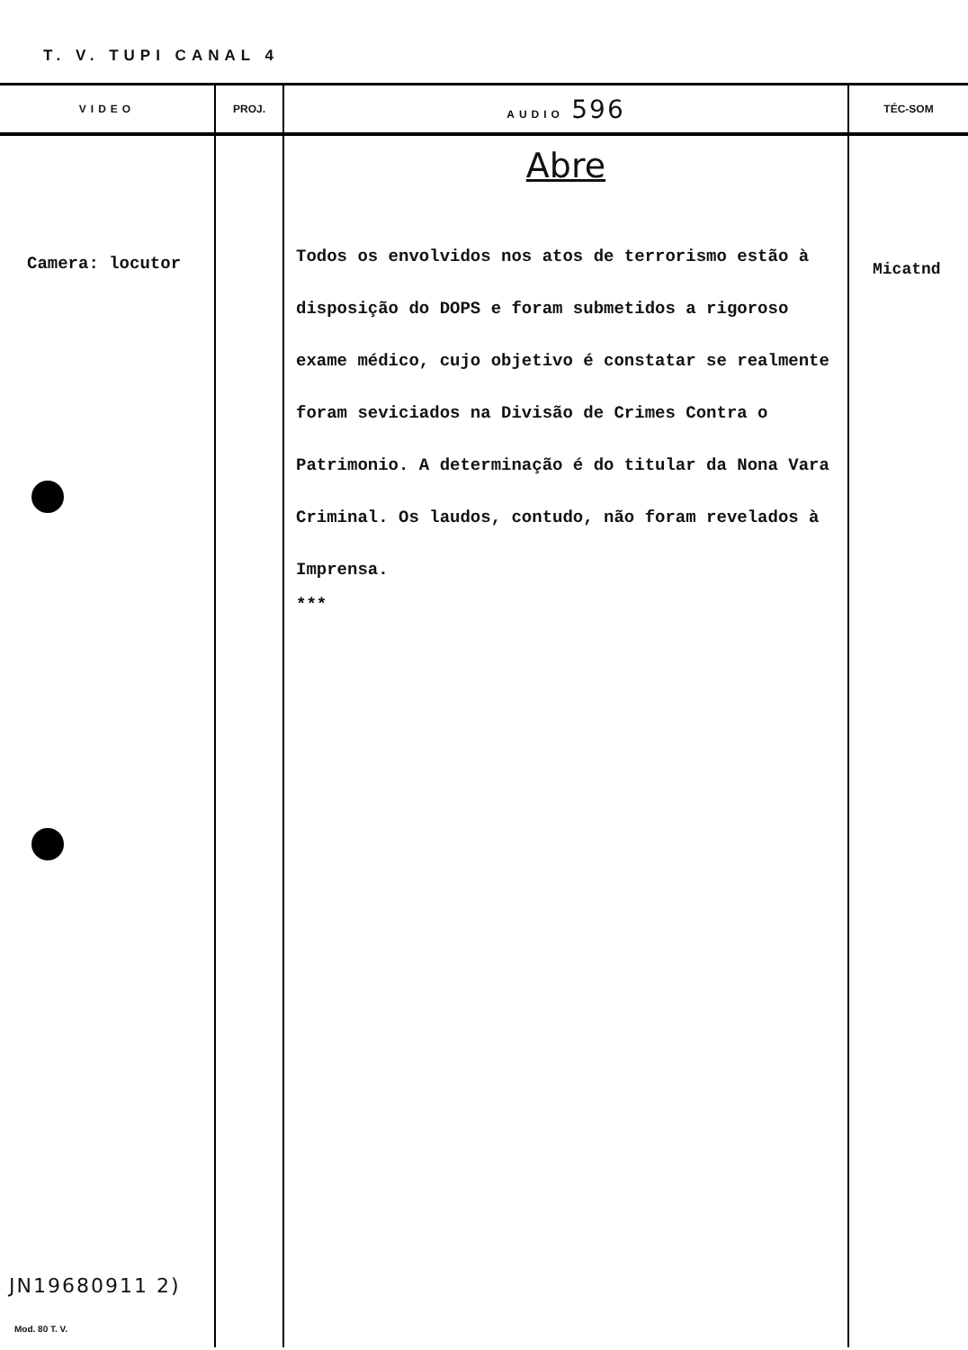T. V. TUPI CANAL 4
| VIDEO | PROJ. | AUDIO 596 | TÉC-SOM |
| --- | --- | --- | --- |
| Camera: locutor JN19680911 2) Mod. 80 T. V. | | Abre Todos os envolvidos nos atos de terrorismo estão à disposição do DOPS e foram submetidos a rigoroso exame médico, cujo objetivo é constatar se realmente foram seviciados na Divisão de Crimes Contra o Patrimonio. A determinação é do titular da Nona Vara Criminal. Os laudos, contudo, não foram revelados à Imprensa. *** | Micatnd |